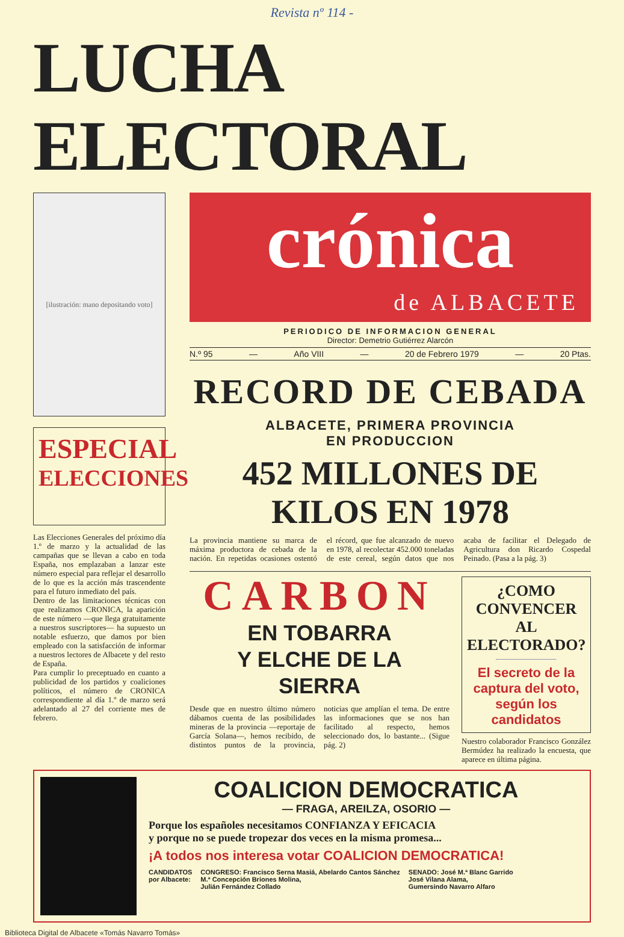Revista nº 114 -
LUCHA ELECTORAL
[ilustración: mano depositando voto]
ESPECIAL
ELECCIONES
Las Elecciones Generales del próximo día 1.º de marzo y la actualidad de las campañas que se llevan a cabo en toda España, nos emplazaban a lanzar este número especial para reflejar el desarrollo de lo que es la acción más trascendente para el futuro inmediato del país.
Dentro de las limitaciones técnicas con que realizamos CRONICA, la aparición de este número —que llega gratuitamente a nuestros suscriptores— ha supuesto un notable esfuerzo, que damos por bien empleado con la satisfacción de informar a nuestros lectores de Albacete y del resto de España.
Para cumplir lo preceptuado en cuanto a publicidad de los partidos y coaliciones políticos, el número de CRONICA correspondiente al día 1.º de marzo será adelantado al 27 del corriente mes de febrero.
crónica
de ALBACETE
PERIODICO DE INFORMACION GENERAL
Director: Demetrio Gutiérrez Alarcón
N.º 95 — Año VIII — 20 de Febrero 1979 — 20 Ptas.
RECORD DE CEBADA
ALBACETE, PRIMERA PROVINCIA
EN PRODUCCION
452 MILLONES DE KILOS EN 1978
La provincia mantiene su marca de máxima productora de cebada de la nación. En repetidas ocasiones ostentó el récord, que fue alcanzado de nuevo en 1978, al recolectar 452.000 toneladas de este cereal, según datos que nos acaba de facilitar el Delegado de Agricultura don Ricardo Cospedal Peinado. (Pasa a la pág. 3)
CARBON
EN TOBARRA
Y ELCHE DE LA
SIERRA
Desde que en nuestro último número dábamos cuenta de las posibilidades mineras de la provincia —reportaje de García Solana—, hemos recibido, de distintos puntos de la provincia, noticias que amplían el tema. De entre las informaciones que se nos han facilitado al respecto, hemos seleccionado dos, lo bastante... (Sigue pág. 2)
¿COMO CONVENCER AL ELECTORADO?
El secreto de la captura del voto, según los candidatos
Nuestro colaborador Francisco González Bermúdez ha realizado la encuesta, que aparece en última página.
COALICION DEMOCRATICA
— FRAGA, AREILZA, OSORIO —
Porque los españoles necesitamos CONFIANZA Y EFICACIA
y porque no se puede tropezar dos veces en la misma promesa...
¡A todos nos interesa votar COALICION DEMOCRATICA!
CANDIDATOS
por Albacete:
CONGRESO: Francisco Serna Masiá, Abelardo Cantos Sánchez
M.ª Concepción Briones Molina,
Julián Fernández Collado
SENADO: José M.ª Blanc Garrido
José Vilana Alama,
Gumersindo Navarro Alfaro
Biblioteca Digital de Albacete «Tomás Navarro Tomás»